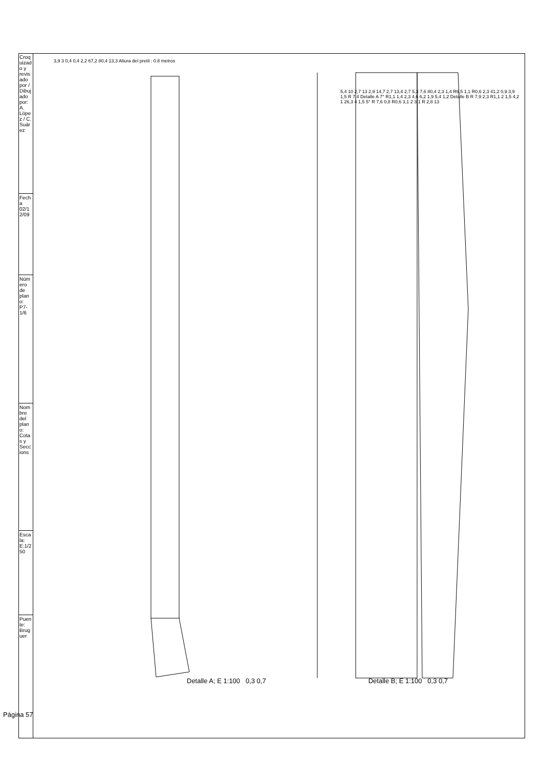Croquizado y revisado por / Dibujado por: A. López / C. Suárez
Fecha 02/12/09
Número de plano: P7-1/6
Nombre del plano: Cotas y Seccions
Escala: E:1/250
Puente: Bruguer
3,9 3 0,4 0,4 2,2 67,2 80,4 13,3 Altura del pretil : 0.8 metros
5,4 10 2,7 13 2,9 14,7 2,7 13,4 2,7 5,3 7,6 80,4 2,3 1,4 R6,5 1,1 R0,6 2,3 41,2 0,9 3,9 1,5 R 7,4 Detalle A 7° R1,1 1,4 2,3 4,6 6,2 1,9 5,4 1,2 Detalle B R 7,9 2,3 R1,1 2 1,5 4,2 1 26,3 4 1,5 5° R 7,6 0,8 R0,6 3,1 2 3,1 R 2,8 13
Detalle A; E 1:100 0,3 0,7 Detalle B; E 1:100 0,3 0,7
Página 57